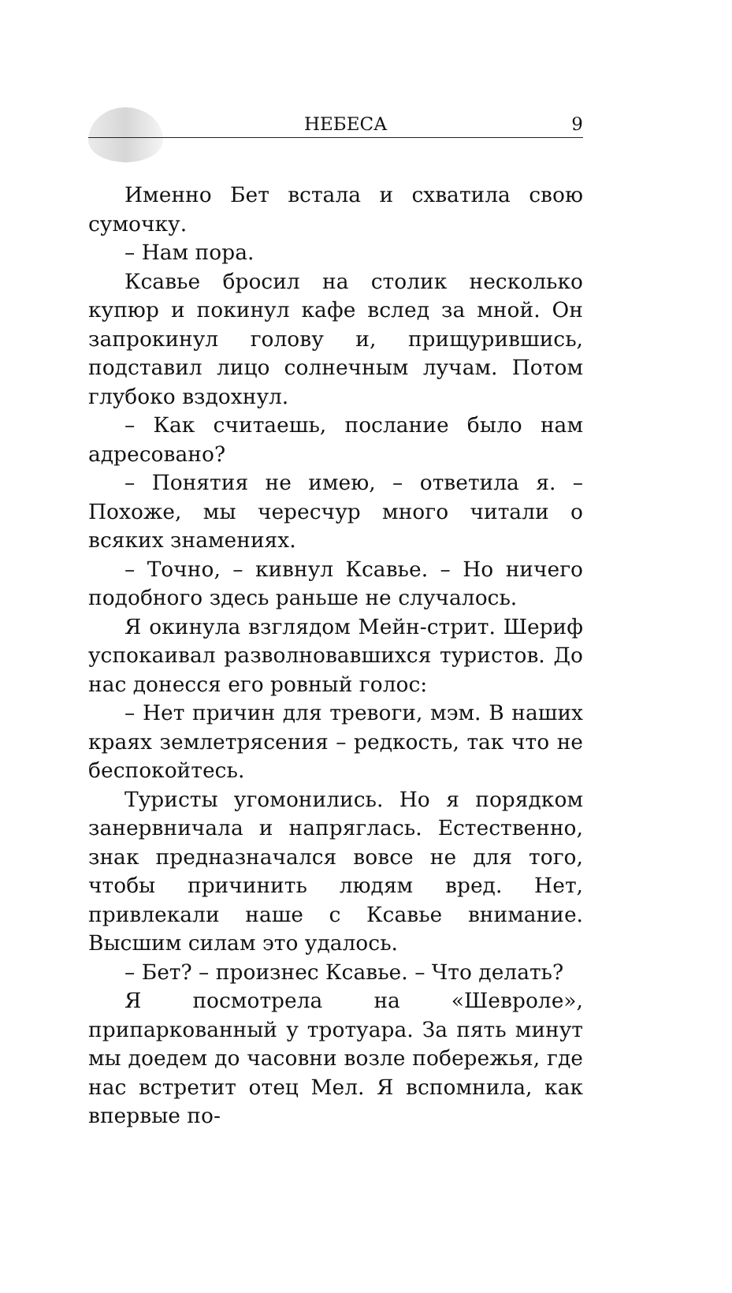НЕБЕСА 9
Именно Бет встала и схватила свою сумочку.
– Нам пора.
Ксавье бросил на столик несколько купюр и покинул кафе вслед за мной. Он запрокинул голову и, прищурившись, подставил лицо солнечным лучам. Потом глубоко вздохнул.
– Как считаешь, послание было нам адресовано?
– Понятия не имею, – ответила я. – Похоже, мы чересчур много читали о всяких знамениях.
– Точно, – кивнул Ксавье. – Но ничего подобного здесь раньше не случалось.
Я окинула взглядом Мейн-стрит. Шериф успокаивал разволновавшихся туристов. До нас донесся его ровный голос:
– Нет причин для тревоги, мэм. В наших краях землетрясения – редкость, так что не беспокойтесь.
Туристы угомонились. Но я порядком занервничала и напряглась. Естественно, знак предназначался вовсе не для того, чтобы причинить людям вред. Нет, привлекали наше с Ксавье внимание. Высшим силам это удалось.
– Бет? – произнес Ксавье. – Что делать?
Я посмотрела на «Шевроле», припаркованный у тротуара. За пять минут мы доедем до часовни возле побережья, где нас встретит отец Мел. Я вспомнила, как впервые по-